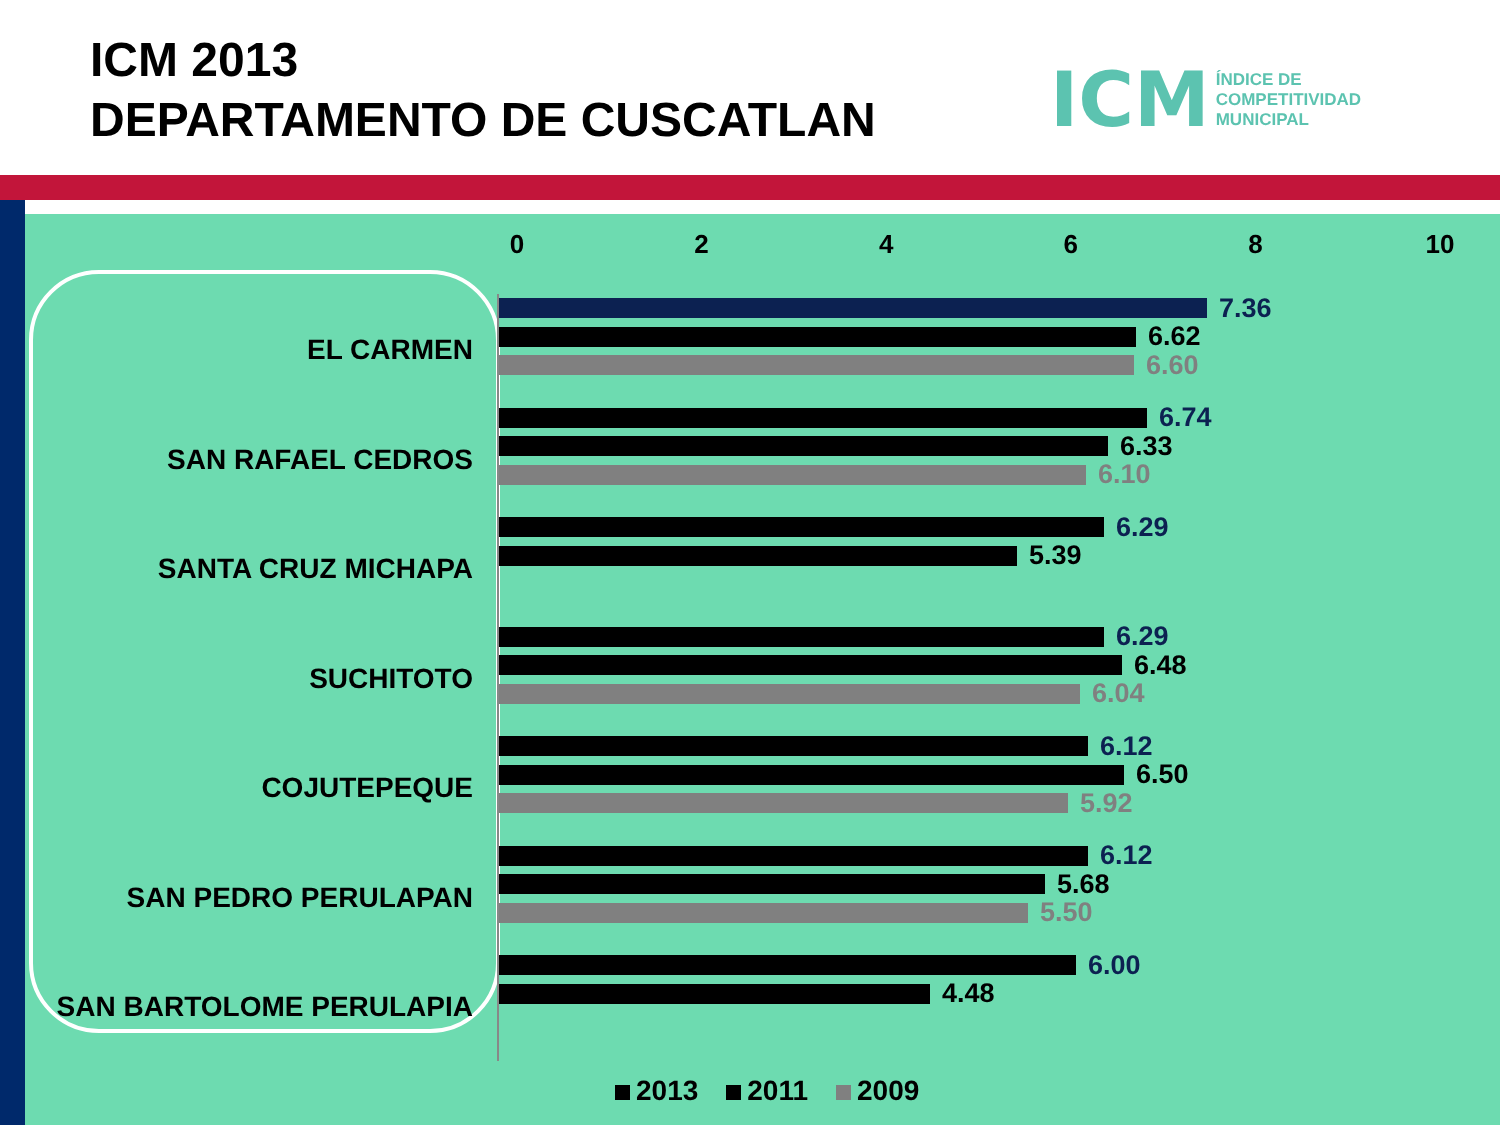ICM 2013
DEPARTAMENTO DE CUSCATLAN
ICM ÍNDICE DE
COMPETITIVIDAD
MUNICIPAL
02468 10
EL CARMEN
7.36
6.62
6.60
SAN RAFAEL CEDROS
6.74
6.33
6.10
SANTA CRUZ MICHAPA
6.29
5.39
SUCHITOTO
6.29
6.48
6.04
COJUTEPEQUE
6.12
6.50
5.92
SAN PEDRO PERULAPAN
6.12
5.68
5.50
SAN BARTOLOME PERULAPIA
6.00
4.48
2013 2011 2009